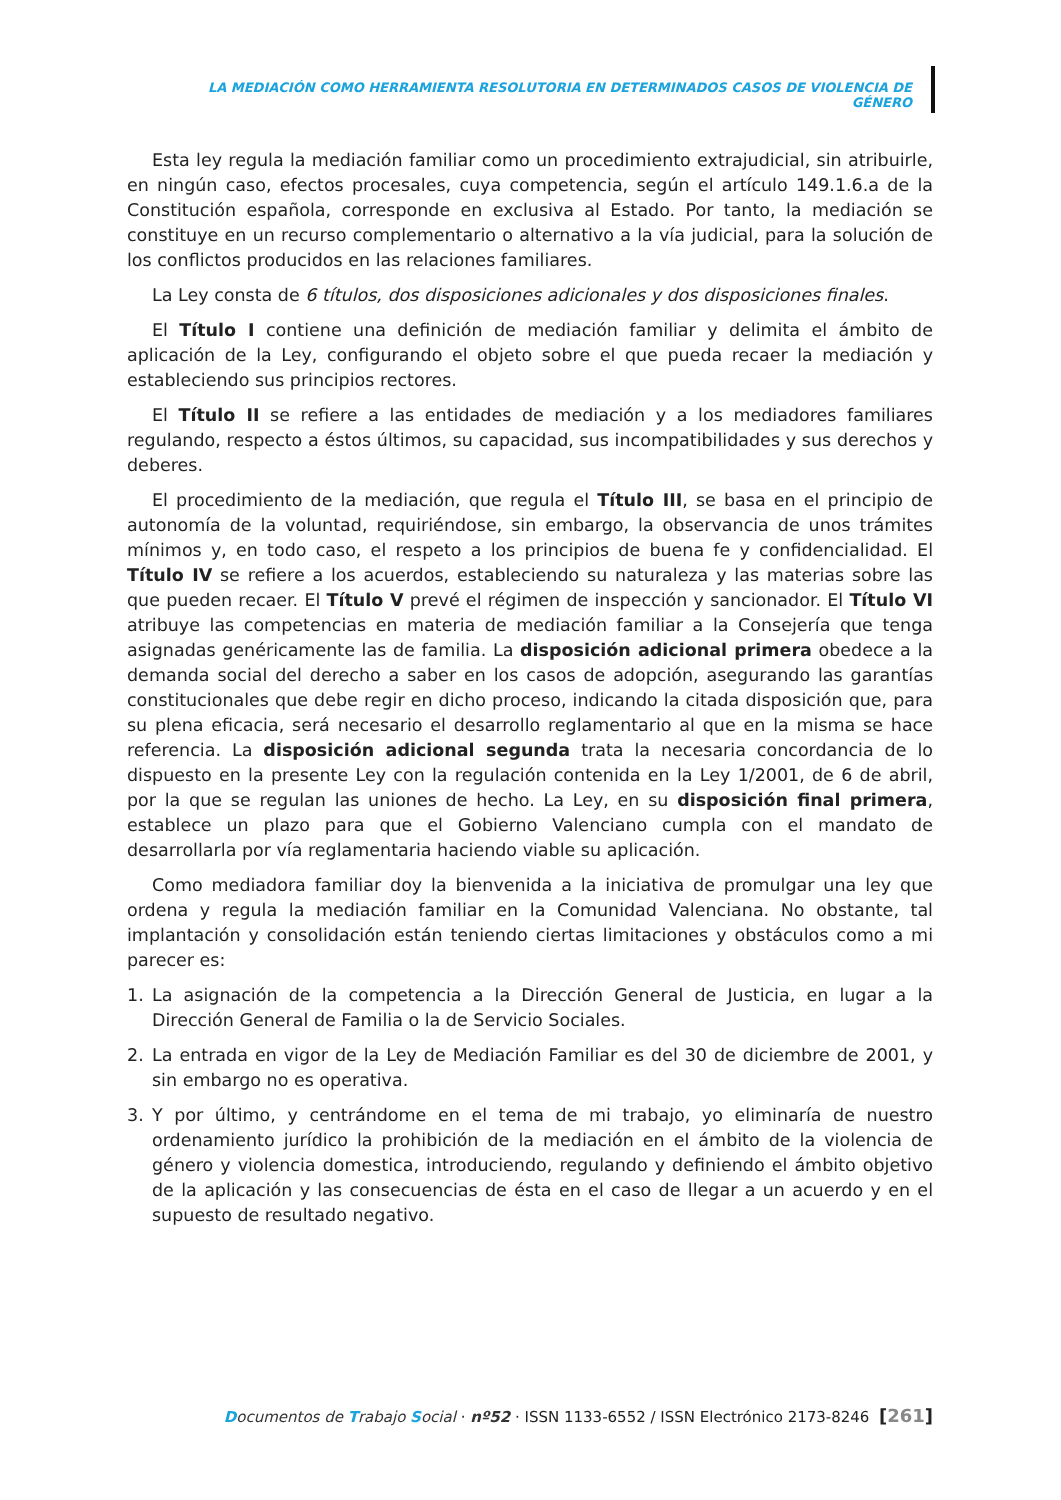LA MEDIACIÓN COMO HERRAMIENTA RESOLUTORIA EN DETERMINADOS CASOS DE VIOLENCIA DE GÉNERO
Esta ley regula la mediación familiar como un procedimiento extrajudicial, sin atribuirle, en ningún caso, efectos procesales, cuya competencia, según el artículo 149.1.6.a de la Constitución española, corresponde en exclusiva al Estado. Por tanto, la mediación se constituye en un recurso complementario o alternativo a la vía judicial, para la solución de los conflictos producidos en las relaciones familiares.
La Ley consta de 6 títulos, dos disposiciones adicionales y dos disposiciones finales.
El Título I contiene una definición de mediación familiar y delimita el ámbito de aplicación de la Ley, configurando el objeto sobre el que pueda recaer la mediación y estableciendo sus principios rectores.
El Título II se refiere a las entidades de mediación y a los mediadores familiares regulando, respecto a éstos últimos, su capacidad, sus incompatibilidades y sus derechos y deberes.
El procedimiento de la mediación, que regula el Título III, se basa en el principio de autonomía de la voluntad, requiriéndose, sin embargo, la observancia de unos trámites mínimos y, en todo caso, el respeto a los principios de buena fe y confidencialidad. El Título IV se refiere a los acuerdos, estableciendo su naturaleza y las materias sobre las que pueden recaer. El Título V prevé el régimen de inspección y sancionador. El Título VI atribuye las competencias en materia de mediación familiar a la Consejería que tenga asignadas genéricamente las de familia. La disposición adicional primera obedece a la demanda social del derecho a saber en los casos de adopción, asegurando las garantías constitucionales que debe regir en dicho proceso, indicando la citada disposición que, para su plena eficacia, será necesario el desarrollo reglamentario al que en la misma se hace referencia. La disposición adicional segunda trata la necesaria concordancia de lo dispuesto en la presente Ley con la regulación contenida en la Ley 1/2001, de 6 de abril, por la que se regulan las uniones de hecho. La Ley, en su disposición final primera, establece un plazo para que el Gobierno Valenciano cumpla con el mandato de desarrollarla por vía reglamentaria haciendo viable su aplicación.
Como mediadora familiar doy la bienvenida a la iniciativa de promulgar una ley que ordena y regula la mediación familiar en la Comunidad Valenciana. No obstante, tal implantación y consolidación están teniendo ciertas limitaciones y obstáculos como a mi parecer es:
1. La asignación de la competencia a la Dirección General de Justicia, en lugar a la Dirección General de Familia o la de Servicio Sociales.
2. La entrada en vigor de la Ley de Mediación Familiar es del 30 de diciembre de 2001, y sin embargo no es operativa.
3. Y por último, y centrándome en el tema de mi trabajo, yo eliminaría de nuestro ordenamiento jurídico la prohibición de la mediación en el ámbito de la violencia de género y violencia domestica, introduciendo, regulando y definiendo el ámbito objetivo de la aplicación y las consecuencias de ésta en el caso de llegar a un acuerdo y en el supuesto de resultado negativo.
Documentos de Trabajo Social · nº52 · ISSN 1133-6552 / ISSN Electrónico 2173-8246 [261]